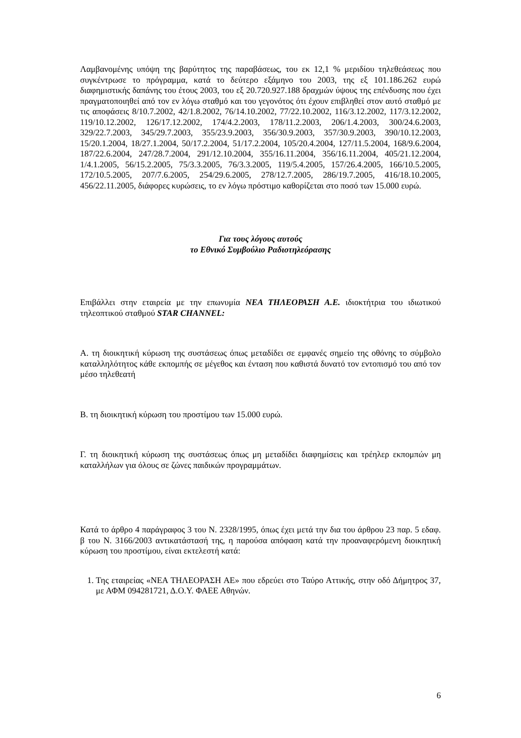Λαμβανομένης υπόψη της βαρύτητος της παραβάσεως, του εκ 12,1 % μεριδίου τηλεθεάσεως που συγκέντρωσε το πρόγραμμα, κατά το δεύτερο εξάμηνο του 2003, της εξ 101.186.262 ευρώ διαφημιστικής δαπάνης του έτους 2003, του εξ 20.720.927.188 δραχμών ύψους της επένδυσης που έχει πραγματοποιηθεί από τον εν λόγω σταθμό και του γεγονότος ότι έχουν επιβληθεί στον αυτό σταθμό με τις αποφάσεις 8/10.7.2002, 42/1.8.2002, 76/14.10.2002, 77/22.10.2002, 116/3.12.2002, 117/3.12.2002, 119/10.12.2002, 126/17.12.2002, 174/4.2.2003, 178/11.2.2003, 206/1.4.2003, 300/24.6.2003, 329/22.7.2003, 345/29.7.2003, 355/23.9.2003, 356/30.9.2003, 357/30.9.2003, 390/10.12.2003, 15/20.1.2004, 18/27.1.2004, 50/17.2.2004, 51/17.2.2004, 105/20.4.2004, 127/11.5.2004, 168/9.6.2004, 187/22.6.2004, 247/28.7.2004, 291/12.10.2004, 355/16.11.2004, 356/16.11.2004, 405/21.12.2004, 1/4.1.2005, 56/15.2.2005, 75/3.3.2005, 76/3.3.2005, 119/5.4.2005, 157/26.4.2005, 166/10.5.2005, 172/10.5.2005, 207/7.6.2005, 254/29.6.2005, 278/12.7.2005, 286/19.7.2005, 416/18.10.2005, 456/22.11.2005, διάφορες κυρώσεις, το εν λόγω πρόστιμο καθορίζεται στο ποσό των 15.000 ευρώ.
Για τους λόγους αυτούς
το Εθνικό Συμβούλιο Ραδιοτηλεόρασης
Επιβάλλει στην εταιρεία με την επωνυμία ΝΕΑ ΤΗΛΕΟΡΑΣΗ Α.Ε. ιδιοκτήτρια του ιδιωτικού τηλεοπτικού σταθμού STAR CHANNEL:
Α. τη διοικητική κύρωση της συστάσεως όπως μεταδίδει σε εμφανές σημείο της οθόνης το σύμβολο καταλληλότητος κάθε εκπομπής σε μέγεθος και ένταση που καθιστά δυνατό τον εντοπισμό του από τον μέσο τηλεθεατή
Β. τη διοικητική κύρωση του προστίμου των 15.000 ευρώ.
Γ. τη διοικητική κύρωση της συστάσεως όπως μη μεταδίδει διαφημίσεις και τρέηλερ εκπομπών μη καταλλήλων για όλους σε ζώνες παιδικών προγραμμάτων.
Κατά το άρθρο 4 παράγραφος 3 του Ν. 2328/1995, όπως έχει μετά την δια του άρθρου 23 παρ. 5 εδαφ. β του Ν. 3166/2003 αντικατάστασή της, η παρούσα απόφαση κατά την προαναφερόμενη διοικητική κύρωση του προστίμου, είναι εκτελεστή κατά:
1. Της εταιρείας «ΝΕΑ ΤΗΛΕΟΡΑΣΗ ΑΕ» που εδρεύει στο Ταύρο Αττικής, στην οδό Δήμητρος 37, με ΑΦΜ 094281721, Δ.Ο.Υ. ΦΑΕΕ Αθηνών.
6